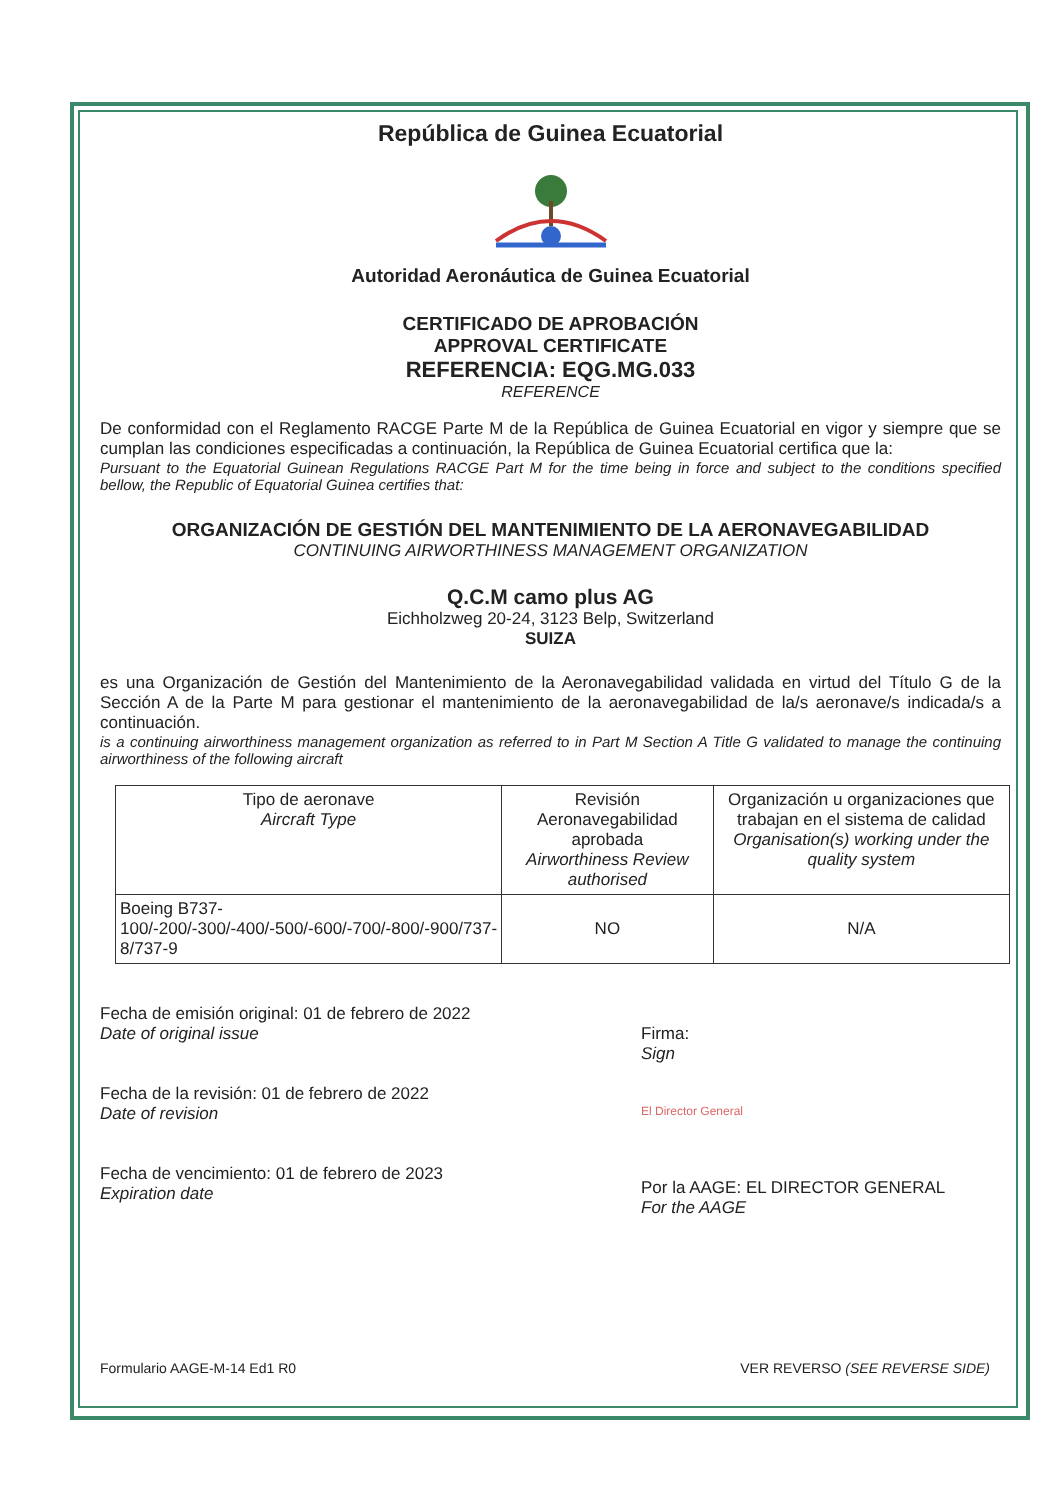República de Guinea Ecuatorial
Autoridad Aeronáutica de Guinea Ecuatorial
CERTIFICADO DE APROBACIÓN
APPROVAL CERTIFICATE
REFERENCIA: EQG.MG.033
REFERENCE
De conformidad con el Reglamento RACGE Parte M de la República de Guinea Ecuatorial en vigor y siempre que se cumplan las condiciones especificadas a continuación, la República de Guinea Ecuatorial certifica que la:
Pursuant to the Equatorial Guinean Regulations RACGE Part M for the time being in force and subject to the conditions specified bellow, the Republic of Equatorial Guinea certifies that:
ORGANIZACIÓN DE GESTIÓN DEL MANTENIMIENTO DE LA AERONAVEGABILIDAD
CONTINUING AIRWORTHINESS MANAGEMENT ORGANIZATION
Q.C.M camo plus AG
Eichholzweg 20-24, 3123 Belp, Switzerland
SUIZA
es una Organización de Gestión del Mantenimiento de la Aeronavegabilidad validada en virtud del Título G de la Sección A de la Parte M para gestionar el mantenimiento de la aeronavegabilidad de la/s aeronave/s indicada/s a continuación.
is a continuing airworthiness management organization as referred to in Part M Section A Title G validated to manage the continuing airworthiness of the following aircraft
| Tipo de aeronave Aircraft Type | Revisión Aeronavegabilidad aprobada Airworthiness Review authorised | Organización u organizaciones que trabajan en el sistema de calidad Organisation(s) working under the quality system |
| --- | --- | --- |
| Boeing B737-100/-200/-300/-400/-500/-600/-700/-800/-900/737-8/737-9 | NO | N/A |
Fecha de emisión original: 01 de febrero de 2022
Date of original issue
Fecha de la revisión: 01 de febrero de 2022
Date of revision
Fecha de vencimiento: 01 de febrero de 2023
Expiration date
Firma:
Sign
El Director General
Por la AAGE: EL DIRECTOR GENERAL
For the AAGE
Formulario AAGE-M-14 Ed1 R0 VER REVERSO (SEE REVERSE SIDE)